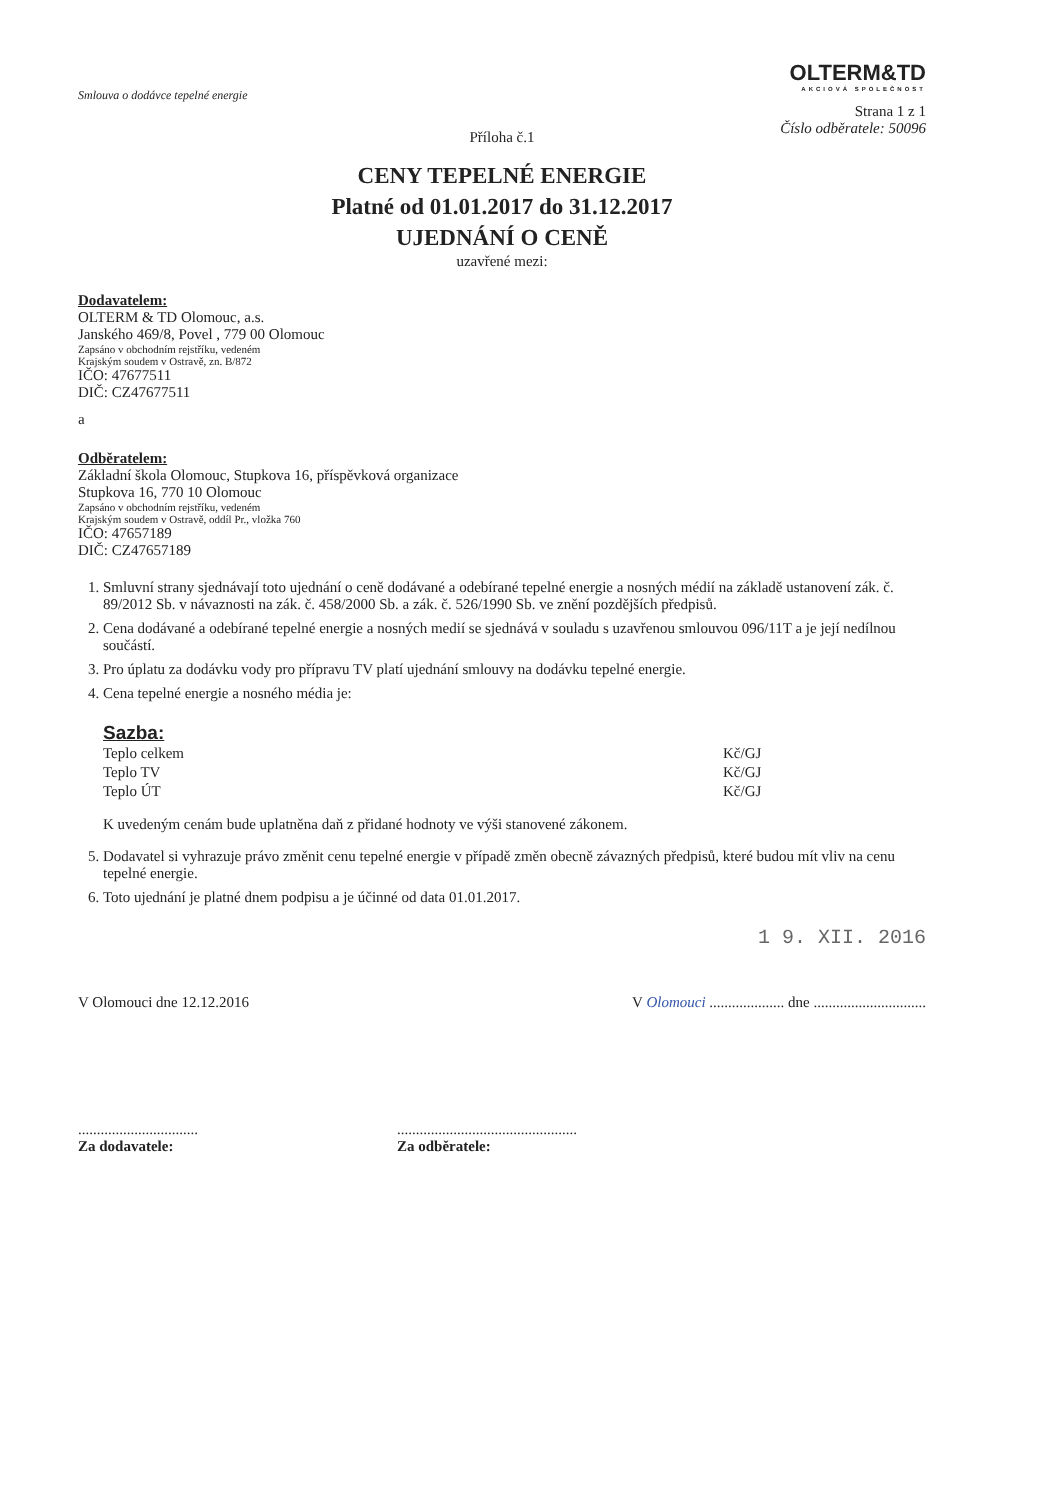Smlouva o dodávce tepelné energie
OLTERM&TD
AKCIOVÁ SPOLEČNOST
Strana 1 z 1
Číslo odběratele: 50096
Příloha č.1
CENY TEPELNÉ ENERGIE
Platné od 01.01.2017 do 31.12.2017
UJEDNÁNÍ O CENĚ
uzavřené mezi:
Dodavatelem:
OLTERM & TD Olomouc, a.s.
Janského 469/8, Povel , 779 00 Olomouc
Zapsáno v obchodním rejstříku, vedeném
Krajským soudem v Ostravě, zn. B/872
IČO: 47677511
DIČ: CZ47677511
a
Odběratelem:
Základní škola Olomouc, Stupkova 16, příspěvková organizace
Stupkova 16, 770 10 Olomouc
Zapsáno v obchodním rejstříku, vedeném
Krajským soudem v Ostravě, oddíl Pr., vložka 760
IČO: 47657189
DIČ: CZ47657189
1. Smluvní strany sjednávají toto ujednání o ceně dodávané a odebírané tepelné energie a nosných médií na základě ustanovení zák. č. 89/2012 Sb. v návaznosti na zák. č. 458/2000 Sb. a zák. č. 526/1990 Sb. ve znění pozdějších předpisů.
2. Cena dodávané a odebírané tepelné energie a nosných medií se sjednává v souladu s uzavřenou smlouvou 096/11T a je její nedílnou součástí.
3. Pro úplatu za dodávku vody pro přípravu TV platí ujednání smlouvy na dodávku tepelné energie.
4. Cena tepelné energie a nosného média je:
Sazba:
| Teplo celkem | Kč/GJ |
| Teplo TV | Kč/GJ |
| Teplo ÚT | Kč/GJ |
K uvedeným cenám bude uplatněna daň z přidané hodnoty ve výši stanovené zákonem.
5. Dodavatel si vyhrazuje právo změnit cenu tepelné energie v případě změn obecně závazných předpisů, které budou mít vliv na cenu tepelné energie.
6. Toto ujednání je platné dnem podpisu a je účinné od data 01.01.2017.
1 9. XII. 2016
V Olomouci dne 12.12.2016 V Olomouci .................... dne ..............................
................................
Za dodavatele:
................................................
Za odběratele: